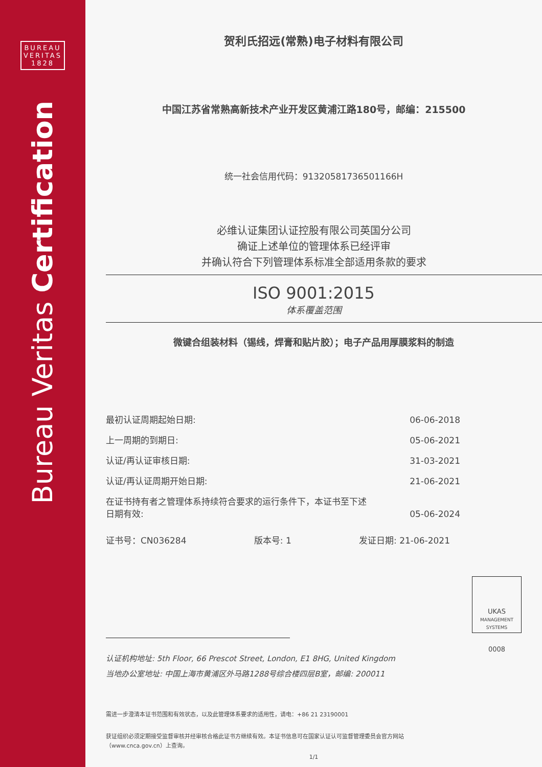BUREAU
VERITAS
1828
Bureau Veritas Certification
贺利氏招远(常熟)电子材料有限公司
中国江苏省常熟高新技术产业开发区黄浦江路180号，邮编：215500
统一社会信用代码：91320581736501166H
必维认证集团认证控股有限公司英国分公司
确证上述单位的管理体系已经评审
并确认符合下列管理体系标准全部适用条款的要求
ISO 9001:2015
体系覆盖范围
微键合组装材料（锡线，焊膏和贴片胶）；电子产品用厚膜浆料的制造
最初认证周期起始日期: 06-06-2018
上一周期的到期日: 05-06-2021
认证/再认证审核日期: 31-03-2021
认证/再认证周期开始日期: 21-06-2021
在证书持有者之管理体系持续符合要求的运行条件下，本证书至下述
日期有效: 05-06-2024
证书号：CN036284 版本号: 1 发证日期: 21-06-2021
UKAS
MANAGEMENT SYSTEMS
0008
认证机构地址: 5th Floor, 66 Prescot Street, London, E1 8HG, United Kingdom
当地办公室地址: 中国上海市黄浦区外马路1288号综合楼四层B室，邮编: 200011
需进一步澄清本证书范围和有效状态，以及此管理体系要求的适用性，请电：+86 21 23190001
获证组织必须定期接受监督审核并经审核合格此证书方继续有效。本证书信息可在国家认证认可监督管理委员会官方网站
（www.cnca.gov.cn）上查询。
1/1